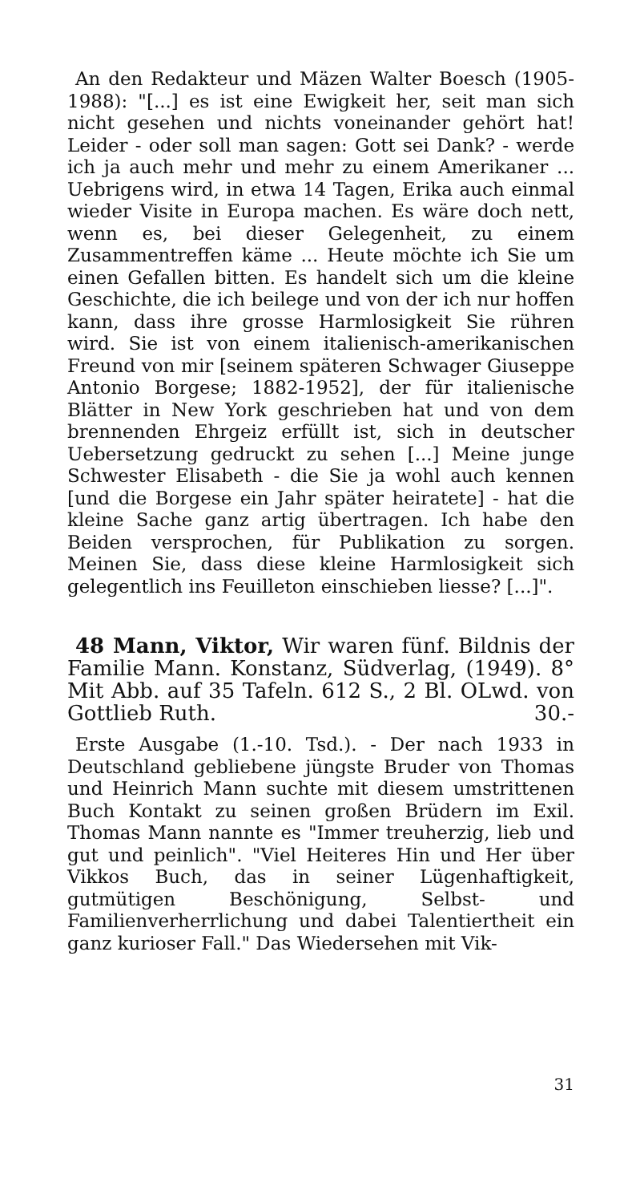An den Redakteur und Mäzen Walter Boesch (1905-1988): "[...] es ist eine Ewigkeit her, seit man sich nicht gesehen und nichts voneinander gehört hat! Leider - oder soll man sagen: Gott sei Dank? - werde ich ja auch mehr und mehr zu einem Amerikaner ... Uebrigens wird, in etwa 14 Tagen, Erika auch einmal wieder Visite in Europa machen. Es wäre doch nett, wenn es, bei dieser Gelegenheit, zu einem Zusammentreffen käme ... Heute möchte ich Sie um einen Gefallen bitten. Es handelt sich um die kleine Geschichte, die ich beilege und von der ich nur hoffen kann, dass ihre grosse Harmlosigkeit Sie rühren wird. Sie ist von einem italienisch-amerikanischen Freund von mir [seinem späteren Schwager Giuseppe Antonio Borgese; 1882-1952], der für italienische Blätter in New York geschrieben hat und von dem brennenden Ehrgeiz erfüllt ist, sich in deutscher Uebersetzung gedruckt zu sehen [...] Meine junge Schwester Elisabeth - die Sie ja wohl auch kennen [und die Borgese ein Jahr später heiratete] - hat die kleine Sache ganz artig übertragen. Ich habe den Beiden versprochen, für Publikation zu sorgen. Meinen Sie, dass diese kleine Harmlosigkeit sich gelegentlich ins Feuilleton einschieben liesse? [...]".
48 Mann, Viktor, Wir waren fünf. Bildnis der Familie Mann. Konstanz, Südverlag, (1949). 8° Mit Abb. auf 35 Tafeln. 612 S., 2 Bl. OLwd. von Gottlieb Ruth. 30.-
Erste Ausgabe (1.-10. Tsd.). - Der nach 1933 in Deutschland gebliebene jüngste Bruder von Thomas und Heinrich Mann suchte mit diesem umstrittenen Buch Kontakt zu seinen großen Brüdern im Exil. Thomas Mann nannte es "Immer treuherzig, lieb und gut und peinlich". "Viel Heiteres Hin und Her über Vikkos Buch, das in seiner Lügenhaftigkeit, gutmütigen Beschönigung, Selbst- und Familienverherrlichung und dabei Talentiertheit ein ganz kurioser Fall." Das Wiedersehen mit Vik-
31